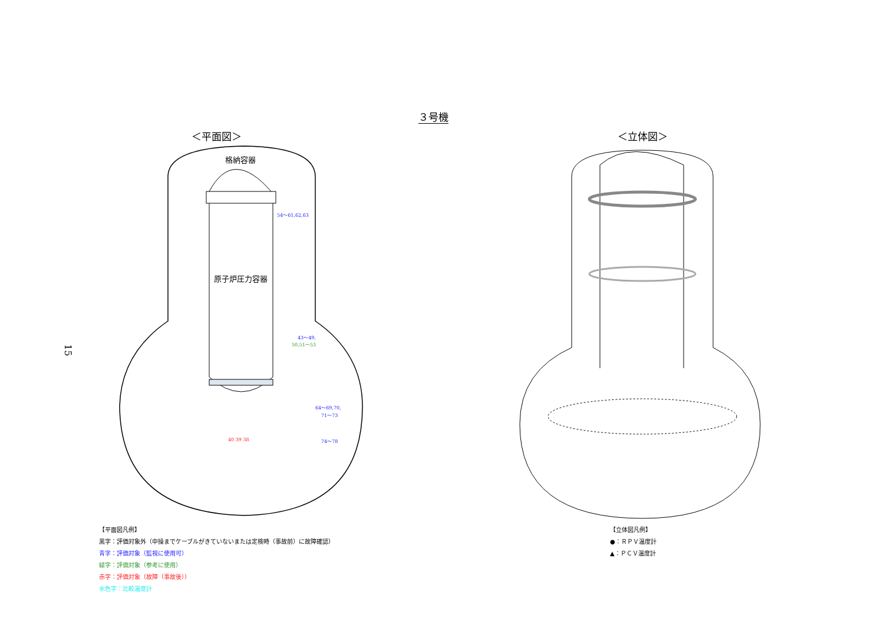３号機
15
＜平面図＞
格納容器
原子炉圧力容器
54～61,62,63
43～49,
50,51～53
64～69,70,
71～73
74～78
40 39 38
＜立体図＞
【平面図凡例】
黒字：評価対象外（中操までケーブルがきていないまたは定検時（事故前）に故障確認）
青字：評価対象（監視に使用可）
緑字：評価対象（参考に使用）
赤字：評価対象（故障（事故後））
水色字：比較温度計
【立体図凡例】
●：ＲＰＶ温度計
▲：ＰＣＶ温度計